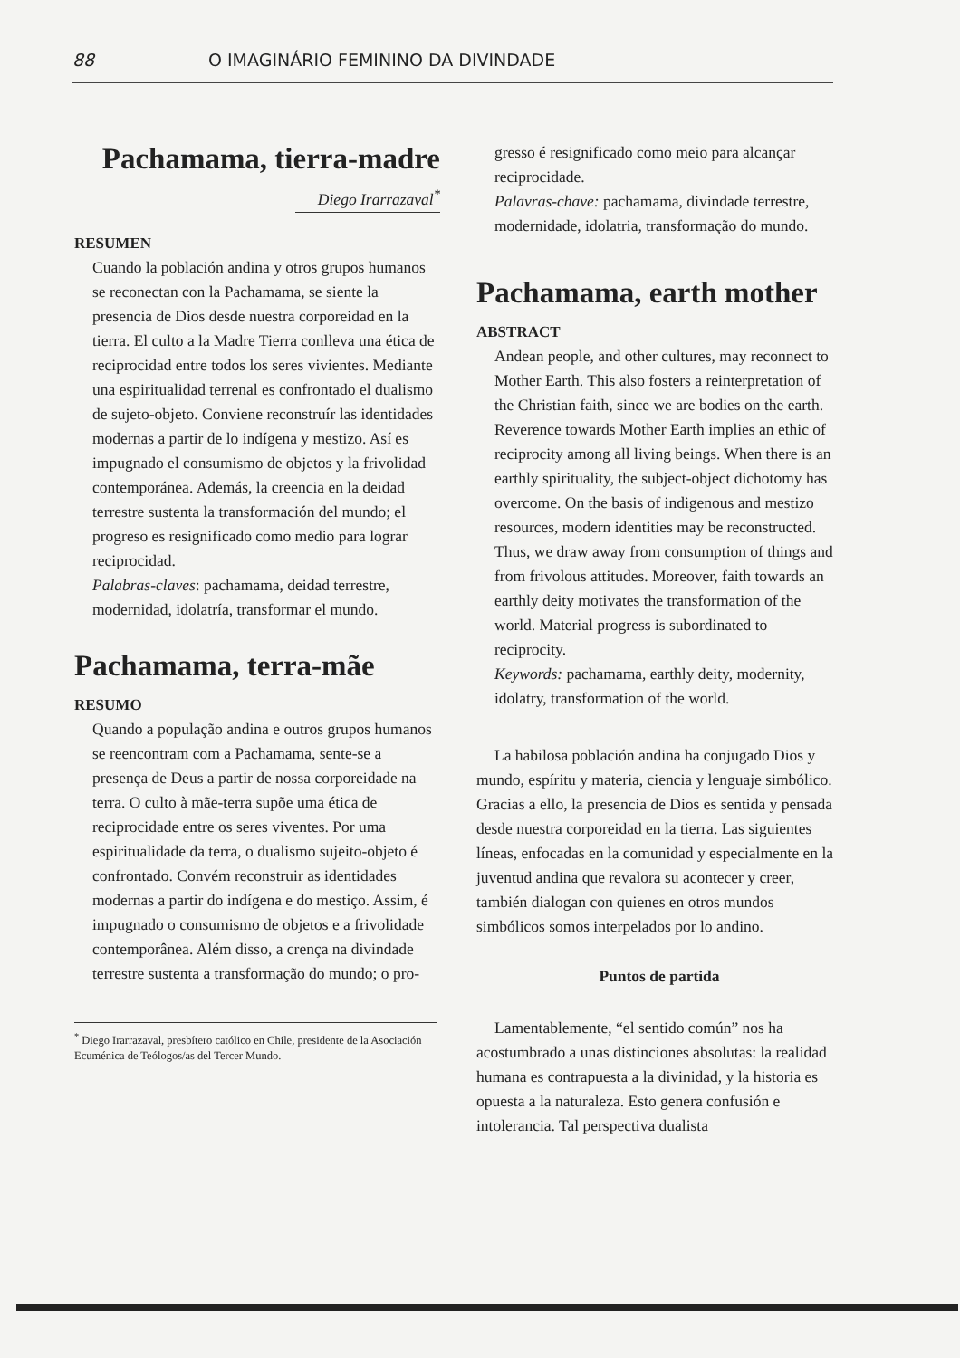88 O IMAGINÁRIO FEMININO DA DIVINDADE
Pachamama, tierra-madre
Diego Irarrazaval<sup>*</sup>
RESUMEN
Cuando la población andina y otros grupos humanos se reconectan con la Pachamama, se siente la presencia de Dios desde nuestra corporeidad en la tierra. El culto a la Madre Tierra conlleva una ética de reciprocidad entre todos los seres vivientes. Mediante una espiritualidad terrenal es confrontado el dualismo de sujeto-objeto. Conviene reconstruír las identidades modernas a partir de lo indígena y mestizo. Así es impugnado el consumismo de objetos y la frivolidad contemporánea. Además, la creencia en la deidad terrestre sustenta la transformación del mundo; el progreso es resignificado como medio para lograr reciprocidad.
Palabras-claves: pachamama, deidad terrestre, modernidad, idolatría, transformar el mundo.
Pachamama, terra-mãe
RESUMO
Quando a população andina e outros grupos humanos se reencontram com a Pachamama, sente-se a presença de Deus a partir de nossa corporeidade na terra. O culto à mãe-terra supõe uma ética de reciprocidade entre os seres viventes. Por uma espiritualidade da terra, o dualismo sujeito-objeto é confrontado. Convém reconstruir as identidades modernas a partir do indígena e do mestiço. Assim, é impugnado o consumismo de objetos e a frivolidade contemporânea. Além disso, a crença na divindade terrestre sustenta a transformação do mundo; o pro-
<sup>*</sup> Diego Irarrazaval, presbítero católico en Chile, presidente de la Asociación Ecuménica de Teólogos/as del Tercer Mundo.
gresso é resignificado como meio para alcançar reciprocidade.
Palavras-chave: pachamama, divindade terrestre, modernidade, idolatria, transformação do mundo.
Pachamama, earth mother
ABSTRACT
Andean people, and other cultures, may reconnect to Mother Earth. This also fosters a reinterpretation of the Christian faith, since we are bodies on the earth. Reverence towards Mother Earth implies an ethic of reciprocity among all living beings. When there is an earthly spirituality, the subject-object dichotomy has overcome. On the basis of indigenous and mestizo resources, modern identities may be reconstructed. Thus, we draw away from consumption of things and from frivolous attitudes. Moreover, faith towards an earthly deity motivates the transformation of the world. Material progress is subordinated to reciprocity.
Keywords: pachamama, earthly deity, modernity, idolatry, transformation of the world.
La habilosa población andina ha conjugado Dios y mundo, espíritu y materia, ciencia y lenguaje simbólico. Gracias a ello, la presencia de Dios es sentida y pensada desde nuestra corporeidad en la tierra. Las siguientes líneas, enfocadas en la comunidad y especialmente en la juventud andina que revalora su acontecer y creer, también dialogan con quienes en otros mundos simbólicos somos interpelados por lo andino.
Puntos de partida
Lamentablemente, “el sentido común” nos ha acostumbrado a unas distinciones absolutas: la realidad humana es contrapuesta a la divinidad, y la historia es opuesta a la naturaleza. Esto genera confusión e intolerancia. Tal perspectiva dualista